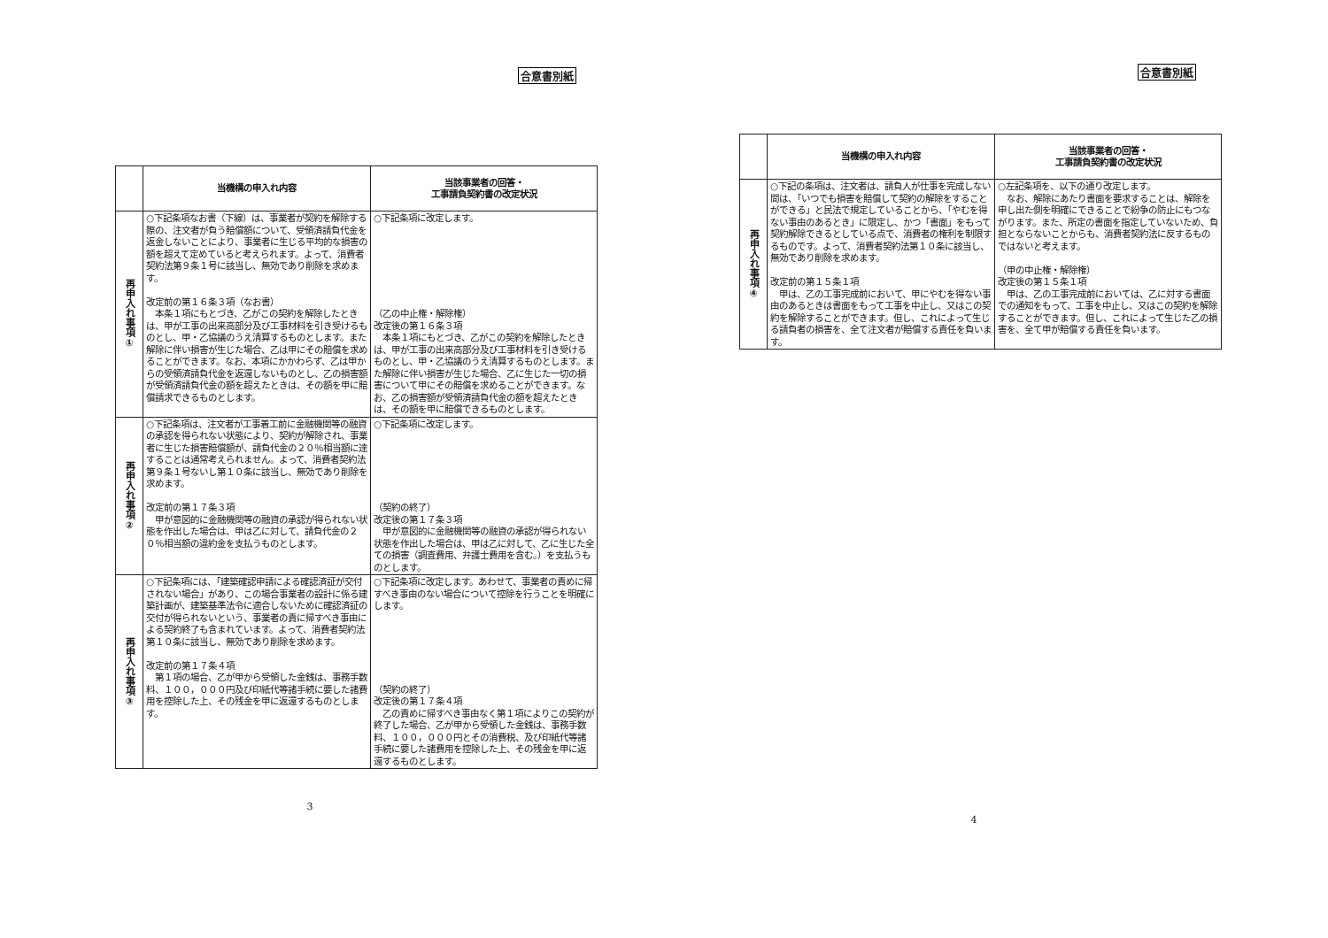合意書別紙
| | 当機構の申入れ内容 | 当該事業者の回答・ 工事請負契約書の改定状況 |
| --- | --- | --- |
| 再申入れ事項① | ○下記条項なお書（下線）は、事業者が契約を解除する際の、注文者が負う賠償額について、受領済請負代金を返金しないことにより、事業者に生じる平均的な損害の額を超えて定めていると考えられます。よって、消費者契約法第９条１号に該当し、無効であり削除を求めます。 改定前の第１６条３項（なお書） 本条１項にもとづき、乙がこの契約を解除したときは、甲が工事の出来高部分及び工事材料を引き受けるものとし、甲・乙協議のうえ清算するものとします。また解除に伴い損害が生じた場合、乙は甲にその賠償を求めることができます。なお、本項にかかわらず、乙は甲からの受領済請負代金を返還しないものとし、乙の損害額が受領済請負代金の額を超えたときは、その額を甲に賠償請求できるものとします。 | ○下記条項に改定します。 （乙の中止権・解除権） 改定後の第１６条３項 本条１項にもとづき、乙がこの契約を解除したときは、甲が工事の出来高部分及び工事材料を引き受けるものとし、甲・乙協議のうえ清算するものとします。また解除に伴い損害が生じた場合、乙に生じた一切の損害について甲にその賠償を求めることができます。なお、乙の損害額が受領済請負代金の額を超えたときは、その額を甲に賠償できるものとします。 |
| 再申入れ事項② | ○下記条項は、注文者が工事着工前に金融機関等の融資の承認を得られない状態により、契約が解除され、事業者に生じた損害賠償額が、請負代金の２０％相当額に達することは通常考えられません。よって、消費者契約法第９条１号ないし第１０条に該当し、無効であり削除を求めます。 改定前の第１７条３項 甲が意図的に金融機関等の融資の承認が得られない状態を作出した場合は、甲は乙に対して、請負代金の２０％相当額の違約金を支払うものとします。 | ○下記条項に改定します。 （契約の終了） 改定後の第１７条３項 甲が意図的に金融機関等の融資の承認が得られない状態を作出した場合は、甲は乙に対して、乙に生じた全ての損害（調査費用、弁護士費用を含む。）を支払うものとします。 |
| 再申入れ事項③ | ○下記条項には、「建築確認申請による確認済証が交付されない場合」があり、この場合事業者の設計に係る建築計画が、建築基準法令に適合しないために確認済証の交付が得られないという、事業者の責に帰すべき事由による契約終了も含まれています。よって、消費者契約法第１０条に該当し、無効であり削除を求めます。 改定前の第１７条４項 第１項の場合、乙が甲から受領した金銭は、事務手数料、１００，０００円及び印紙代等諸手続に要した諸費用を控除した上、その残金を甲に返還するものとします。 | ○下記条項に改定します。あわせて、事業者の責めに帰すべき事由のない場合について控除を行うことを明確にします。 （契約の終了） 改定後の第１７条４項 乙の責めに帰すべき事由なく第１項によりこの契約が終了した場合、乙が甲から受領した金銭は、事務手数料、１００，０００円とその消費税、及び印紙代等諸手続に要した諸費用を控除した上、その残金を甲に返還するものとします。 |
3
合意書別紙
| | 当機構の申入れ内容 | 当該事業者の回答・ 工事請負契約書の改定状況 |
| --- | --- | --- |
| 再申入れ事項④ | ○下記の条項は、注文者は、請負人が仕事を完成しない間は、「いつでも損害を賠償して契約の解除をすることができる」と民法で規定していることから、「やむを得ない事由のあるとき」に限定し、かつ「書面」をもって契約解除できるとしている点で、消費者の権利を制限するものです。よって、消費者契約法第１０条に該当し、無効であり削除を求めます。 改定前の第１５条１項 甲は、乙の工事完成前において、甲にやむを得ない事由のあるときは書面をもって工事を中止し、又はこの契約を解除することができます。但し、これによって生じる請負者の損害を、全て注文者が賠償する責任を負います。 | ○左記条項を、以下の通り改定します。 なお、解除にあたり書面を要求することは、解除を申し出た側を明確にできることで紛争の防止にもつながります。また、所定の書面を指定していないため、負担とならないことからも、消費者契約法に反するものではないと考えます。 （甲の中止権・解除権） 改定後の第１５条１項 甲は、乙の工事完成前においては、乙に対する書面での通知をもって、工事を中止し、又はこの契約を解除することができます。但し、これによって生じた乙の損害を、全て甲が賠償する責任を負います。 |
4